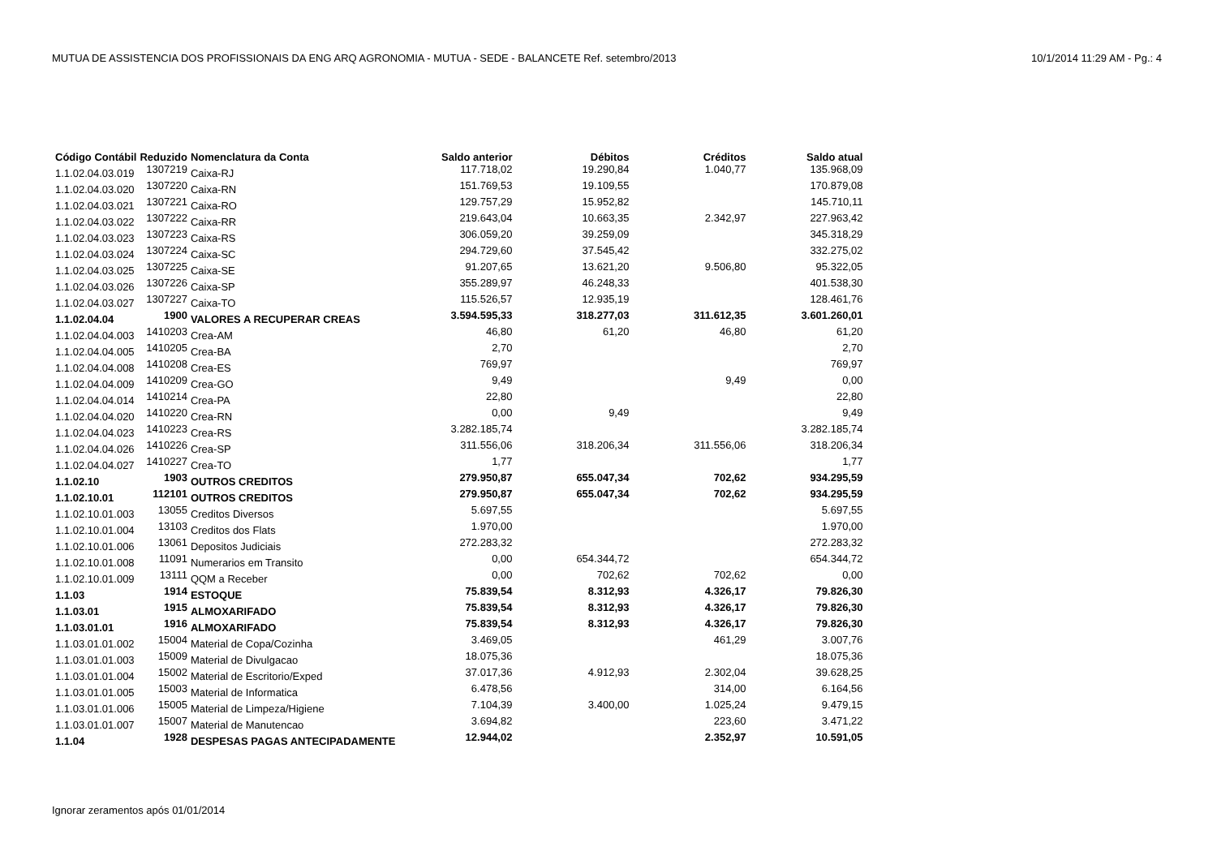MUTUA DE ASSISTENCIA DOS PROFISSIONAIS DA ENG ARQ AGRONOMIA - MUTUA - SEDE - BALANCETE Ref. setembro/2013 10/1/2014 11:29 AM - Pg.: 4
| Código Contábil | Reduzido | Nomenclatura da Conta | Saldo anterior | Débitos | Créditos | Saldo atual |
| --- | --- | --- | --- | --- | --- | --- |
| 1.1.02.04.03.019 | 1307219 | Caixa-RJ | 117.718,02 | 19.290,84 | 1.040,77 | 135.968,09 |
| 1.1.02.04.03.020 | 1307220 | Caixa-RN | 151.769,53 | 19.109,55 | | 170.879,08 |
| 1.1.02.04.03.021 | 1307221 | Caixa-RO | 129.757,29 | 15.952,82 | | 145.710,11 |
| 1.1.02.04.03.022 | 1307222 | Caixa-RR | 219.643,04 | 10.663,35 | 2.342,97 | 227.963,42 |
| 1.1.02.04.03.023 | 1307223 | Caixa-RS | 306.059,20 | 39.259,09 | | 345.318,29 |
| 1.1.02.04.03.024 | 1307224 | Caixa-SC | 294.729,60 | 37.545,42 | | 332.275,02 |
| 1.1.02.04.03.025 | 1307225 | Caixa-SE | 91.207,65 | 13.621,20 | 9.506,80 | 95.322,05 |
| 1.1.02.04.03.026 | 1307226 | Caixa-SP | 355.289,97 | 46.248,33 | | 401.538,30 |
| 1.1.02.04.03.027 | 1307227 | Caixa-TO | 115.526,57 | 12.935,19 | | 128.461,76 |
| 1.1.02.04.04 | 1900 | VALORES A RECUPERAR CREAS | 3.594.595,33 | 318.277,03 | 311.612,35 | 3.601.260,01 |
| 1.1.02.04.04.003 | 1410203 | Crea-AM | 46,80 | 61,20 | 46,80 | 61,20 |
| 1.1.02.04.04.005 | 1410205 | Crea-BA | 2,70 | | | 2,70 |
| 1.1.02.04.04.008 | 1410208 | Crea-ES | 769,97 | | | 769,97 |
| 1.1.02.04.04.009 | 1410209 | Crea-GO | 9,49 | | 9,49 | 0,00 |
| 1.1.02.04.04.014 | 1410214 | Crea-PA | 22,80 | | | 22,80 |
| 1.1.02.04.04.020 | 1410220 | Crea-RN | 0,00 | 9,49 | | 9,49 |
| 1.1.02.04.04.023 | 1410223 | Crea-RS | 3.282.185,74 | | | 3.282.185,74 |
| 1.1.02.04.04.026 | 1410226 | Crea-SP | 311.556,06 | 318.206,34 | 311.556,06 | 318.206,34 |
| 1.1.02.04.04.027 | 1410227 | Crea-TO | 1,77 | | | 1,77 |
| 1.1.02.10 | 1903 | OUTROS CREDITOS | 279.950,87 | 655.047,34 | 702,62 | 934.295,59 |
| 1.1.02.10.01 | 112101 | OUTROS CREDITOS | 279.950,87 | 655.047,34 | 702,62 | 934.295,59 |
| 1.1.02.10.01.003 | 13055 | Creditos Diversos | 5.697,55 | | | 5.697,55 |
| 1.1.02.10.01.004 | 13103 | Creditos dos Flats | 1.970,00 | | | 1.970,00 |
| 1.1.02.10.01.006 | 13061 | Depositos Judiciais | 272.283,32 | | | 272.283,32 |
| 1.1.02.10.01.008 | 11091 | Numerarios em Transito | 0,00 | 654.344,72 | | 654.344,72 |
| 1.1.02.10.01.009 | 13111 | QQM a Receber | 0,00 | 702,62 | 702,62 | 0,00 |
| 1.1.03 | 1914 | ESTOQUE | 75.839,54 | 8.312,93 | 4.326,17 | 79.826,30 |
| 1.1.03.01 | 1915 | ALMOXARIFADO | 75.839,54 | 8.312,93 | 4.326,17 | 79.826,30 |
| 1.1.03.01.01 | 1916 | ALMOXARIFADO | 75.839,54 | 8.312,93 | 4.326,17 | 79.826,30 |
| 1.1.03.01.01.002 | 15004 | Material de Copa/Cozinha | 3.469,05 | | 461,29 | 3.007,76 |
| 1.1.03.01.01.003 | 15009 | Material de Divulgacao | 18.075,36 | | | 18.075,36 |
| 1.1.03.01.01.004 | 15002 | Material de Escritorio/Exped | 37.017,36 | 4.912,93 | 2.302,04 | 39.628,25 |
| 1.1.03.01.01.005 | 15003 | Material de Informatica | 6.478,56 | | 314,00 | 6.164,56 |
| 1.1.03.01.01.006 | 15005 | Material de Limpeza/Higiene | 7.104,39 | 3.400,00 | 1.025,24 | 9.479,15 |
| 1.1.03.01.01.007 | 15007 | Material de Manutencao | 3.694,82 | | 223,60 | 3.471,22 |
| 1.1.04 | 1928 | DESPESAS PAGAS ANTECIPADAMENTE | 12.944,02 | | 2.352,97 | 10.591,05 |
Ignorar zeramentos após 01/01/2014